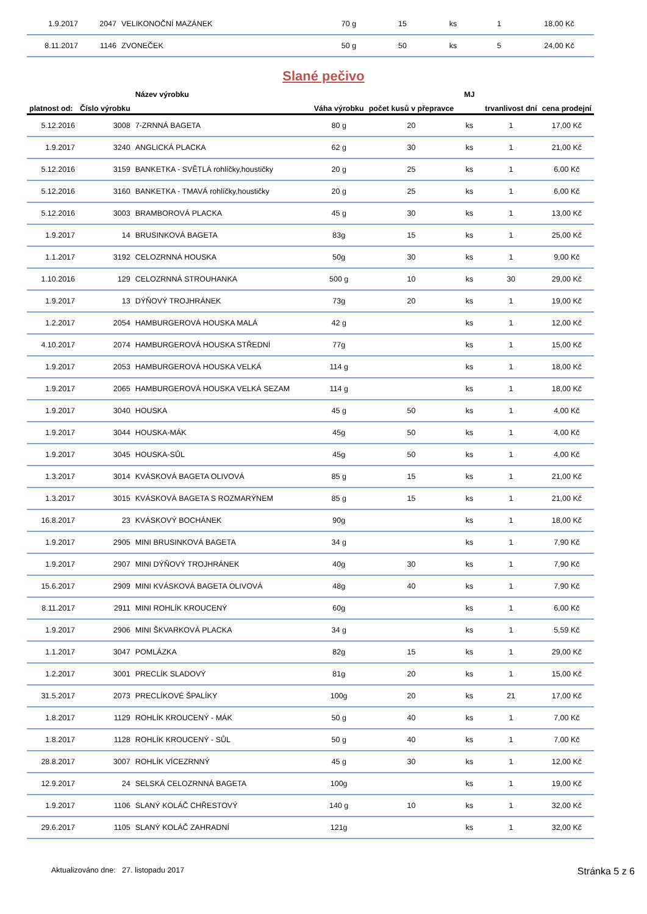| 1.9.2017 | 2047 | VELIKONOČNÍ MAZÁNEK | 70 g | 15 | ks | 1 | 18,00 Kč |
| 8.11.2017 | 1146 | ZVONEČEK | 50 g | 50 | ks | 5 | 24,00 Kč |
Slané pečivo
| platnost od: | Číslo výrobku | Název výrobku | Váha výrobku | počet kusů v přepravce | MJ | trvanlivost dní | cena prodejní |
| --- | --- | --- | --- | --- | --- | --- | --- |
| 5.12.2016 | 3008 | 7-ZRNNÁ BAGETA | 80 g | 20 | ks | 1 | 17,00 Kč |
| 1.9.2017 | 3240 | ANGLICKÁ PLACKA | 62 g | 30 | ks | 1 | 21,00 Kč |
| 5.12.2016 | 3159 | BANKETKA - SVĚTLÁ rohlíčky,houstičky | 20 g | 25 | ks | 1 | 6,00 Kč |
| 5.12.2016 | 3160 | BANKETKA - TMAVÁ rohlíčky,houstičky | 20 g | 25 | ks | 1 | 6,00 Kč |
| 5.12.2016 | 3003 | BRAMBOROVÁ PLACKA | 45 g | 30 | ks | 1 | 13,00 Kč |
| 1.9.2017 | 14 | BRUSINKOVÁ BAGETA | 83g | 15 | ks | 1 | 25,00 Kč |
| 1.1.2017 | 3192 | CELOZRNNÁ HOUSKA | 50g | 30 | ks | 1 | 9,00 Kč |
| 1.10.2016 | 129 | CELOZRNNÁ STROUHANKA | 500 g | 10 | ks | 30 | 29,00 Kč |
| 1.9.2017 | 13 | DÝŇOVÝ TROJHRÁNEK | 73g | 20 | ks | 1 | 19,00 Kč |
| 1.2.2017 | 2054 | HAMBURGEROVÁ HOUSKA MALÁ | 42 g | | ks | 1 | 12,00 Kč |
| 4.10.2017 | 2074 | HAMBURGEROVÁ HOUSKA STŘEDNÍ | 77g | | ks | 1 | 15,00 Kč |
| 1.9.2017 | 2053 | HAMBURGEROVÁ HOUSKA VELKÁ | 114 g | | ks | 1 | 18,00 Kč |
| 1.9.2017 | 2065 | HAMBURGEROVÁ HOUSKA VELKÁ SEZAM | 114 g | | ks | 1 | 18,00 Kč |
| 1.9.2017 | 3040 | HOUSKA | 45 g | 50 | ks | 1 | 4,00 Kč |
| 1.9.2017 | 3044 | HOUSKA-MÁK | 45g | 50 | ks | 1 | 4,00 Kč |
| 1.9.2017 | 3045 | HOUSKA-SŮL | 45g | 50 | ks | 1 | 4,00 Kč |
| 1.3.2017 | 3014 | KVÁSKOVÁ BAGETA OLIVOVÁ | 85 g | 15 | ks | 1 | 21,00 Kč |
| 1.3.2017 | 3015 | KVÁSKOVÁ BAGETA S ROZMARÝNEM | 85 g | 15 | ks | 1 | 21,00 Kč |
| 16.8.2017 | 23 | KVÁSKOVÝ BOCHÁNEK | 90g | | ks | 1 | 18,00 Kč |
| 1.9.2017 | 2905 | MINI BRUSINKOVÁ BAGETA | 34 g | | ks | 1 | 7,90 Kč |
| 1.9.2017 | 2907 | MINI DÝŇOVÝ TROJHRÁNEK | 40g | 30 | ks | 1 | 7,90 Kč |
| 15.6.2017 | 2909 | MINI KVÁSKOVÁ BAGETA OLIVOVÁ | 48g | 40 | ks | 1 | 7,90 Kč |
| 8.11.2017 | 2911 | MINI ROHLÍK KROUCENÝ | 60g | | ks | 1 | 6,00 Kč |
| 1.9.2017 | 2906 | MINI ŠKVARKOVÁ PLACKA | 34 g | | ks | 1 | 5,59 Kč |
| 1.1.2017 | 3047 | POMLÁZKA | 82g | 15 | ks | 1 | 29,00 Kč |
| 1.2.2017 | 3001 | PRECLÍK SLADOVÝ | 81g | 20 | ks | 1 | 15,00 Kč |
| 31.5.2017 | 2073 | PRECLÍKOVÉ ŠPALÍKY | 100g | 20 | ks | 21 | 17,00 Kč |
| 1.8.2017 | 1129 | ROHLÍK KROUCENÝ - MÁK | 50 g | 40 | ks | 1 | 7,00 Kč |
| 1.8.2017 | 1128 | ROHLÍK KROUCENÝ - SŮL | 50 g | 40 | ks | 1 | 7,00 Kč |
| 28.8.2017 | 3007 | ROHLÍK VÍCEZRNNÝ | 45 g | 30 | ks | 1 | 12,00 Kč |
| 12.9.2017 | 24 | SELSKÁ CELOZRNNÁ BAGETA | 100g | | ks | 1 | 19,00 Kč |
| 1.9.2017 | 1106 | SLANÝ KOLÁČ CHŘESTOVÝ | 140 g | 10 | ks | 1 | 32,00 Kč |
| 29.6.2017 | 1105 | SLANÝ KOLÁČ ZAHRADNÍ | 121g | | ks | 1 | 32,00 Kč |
Aktualizováno dne: 27. listopadu 2017 Stránka 5 z 6